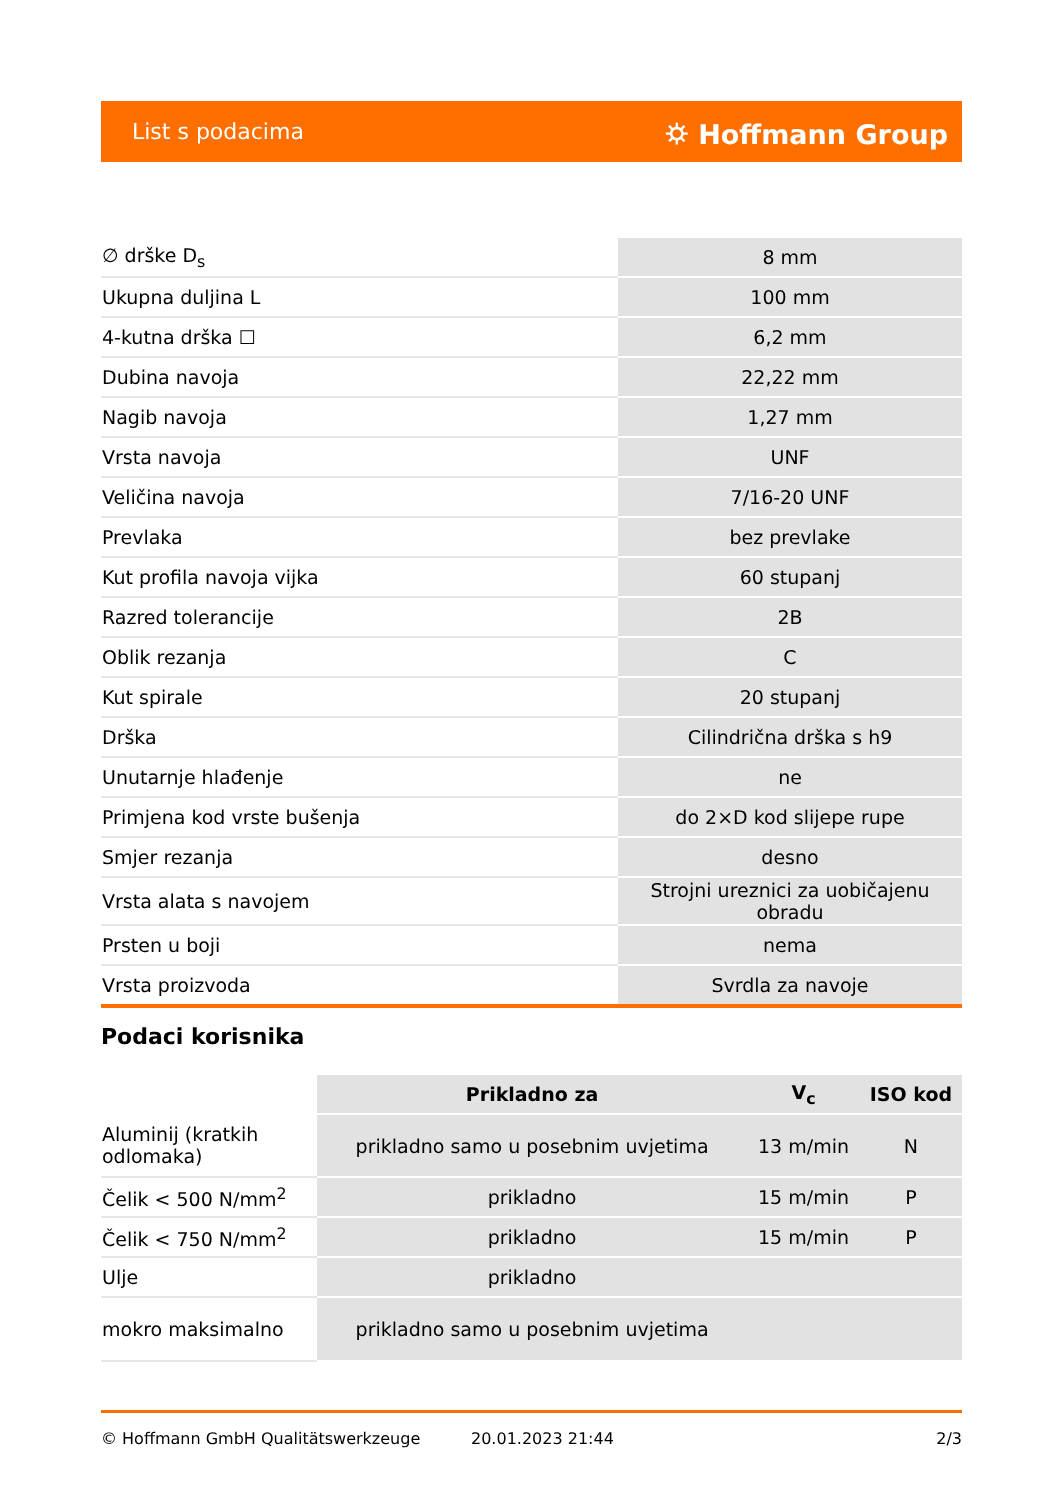List s podacima ⛭ Hoffmann Group
| ∅ drške D<sub>s</sub> | 8 mm |
| Ukupna duljina L | 100 mm |
| 4-kutna drška ☐ | 6,2 mm |
| Dubina navoja | 22,22 mm |
| Nagib navoja | 1,27 mm |
| Vrsta navoja | UNF |
| Veličina navoja | 7/16-20 UNF |
| Prevlaka | bez prevlake |
| Kut profila navoja vijka | 60 stupanj |
| Razred tolerancije | 2B |
| Oblik rezanja | C |
| Kut spirale | 20 stupanj |
| Drška | Cilindrična drška s h9 |
| Unutarnje hlađenje | ne |
| Primjena kod vrste bušenja | do 2×D kod slijepe rupe |
| Smjer rezanja | desno |
| Vrsta alata s navojem | Strojni ureznici za uobičajenu obradu |
| Prsten u boji | nema |
| Vrsta proizvoda | Svrdla za navoje |
Podaci korisnika
| | Prikladno za | V<sub>c</sub> | ISO kod |
| Aluminij (kratkih odlomaka) | prikladno samo u posebnim uvjetima | 13 m/min | N |
| Čelik < 500 N/mm<sup>2</sup> | prikladno | 15 m/min | P |
| Čelik < 750 N/mm<sup>2</sup> | prikladno | 15 m/min | P |
| Ulje | prikladno | | |
| mokro maksimalno | prikladno samo u posebnim uvjetima | | |
© Hoffmann GmbH Qualitätswerkzeuge 20.01.2023 21:44 2/3